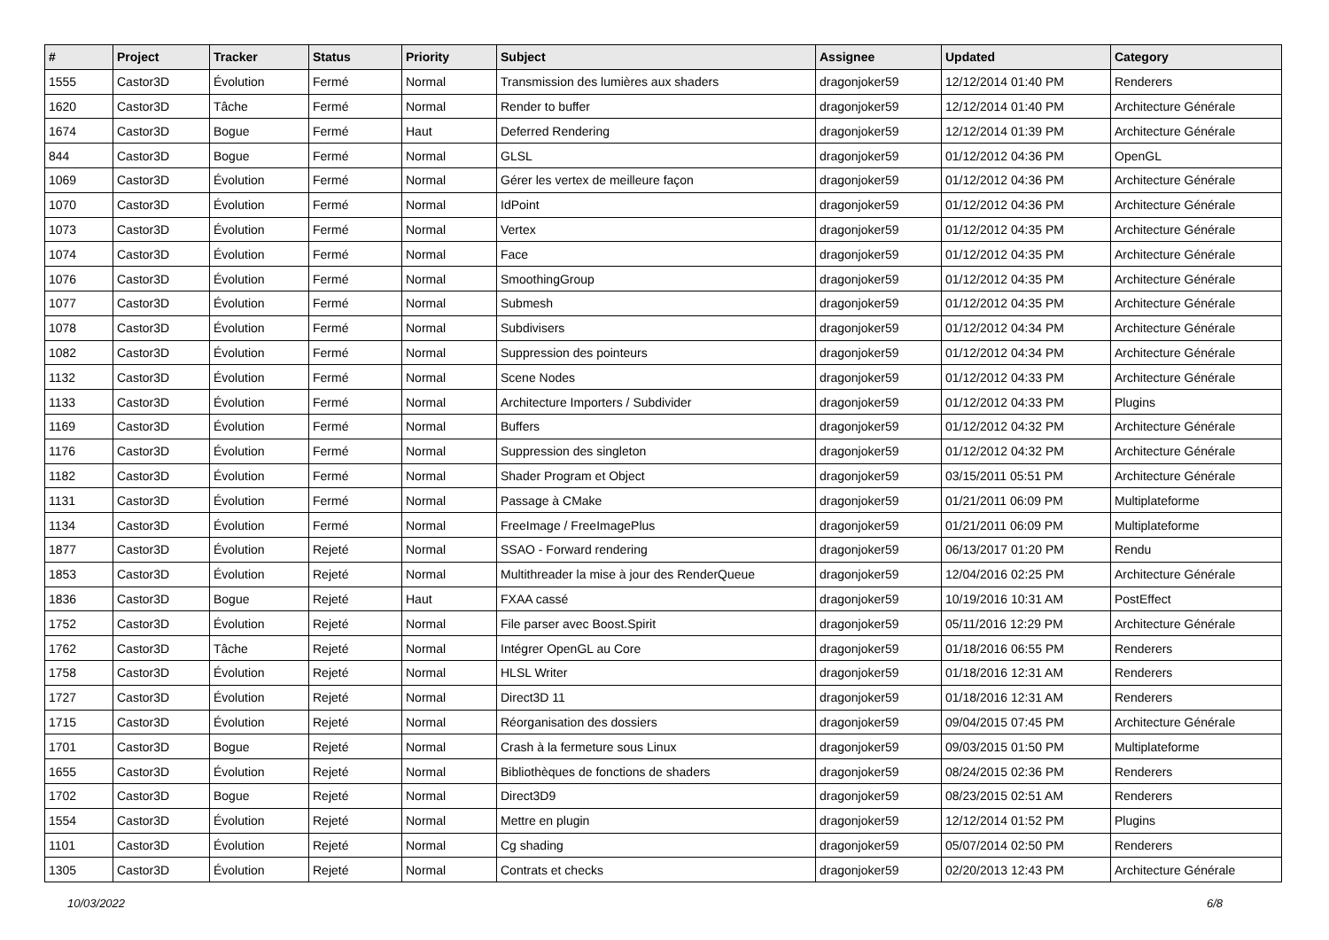| # | Project | Tracker | Status | Priority | Subject | Assignee | Updated | Category |
| --- | --- | --- | --- | --- | --- | --- | --- | --- |
| 1555 | Castor3D | Évolution | Fermé | Normal | Transmission des lumières aux shaders | dragonjoker59 | 12/12/2014 01:40 PM | Renderers |
| 1620 | Castor3D | Tâche | Fermé | Normal | Render to buffer | dragonjoker59 | 12/12/2014 01:40 PM | Architecture Générale |
| 1674 | Castor3D | Bogue | Fermé | Haut | Deferred Rendering | dragonjoker59 | 12/12/2014 01:39 PM | Architecture Générale |
| 844 | Castor3D | Bogue | Fermé | Normal | GLSL | dragonjoker59 | 01/12/2012 04:36 PM | OpenGL |
| 1069 | Castor3D | Évolution | Fermé | Normal | Gérer les vertex de meilleure façon | dragonjoker59 | 01/12/2012 04:36 PM | Architecture Générale |
| 1070 | Castor3D | Évolution | Fermé | Normal | IdPoint | dragonjoker59 | 01/12/2012 04:36 PM | Architecture Générale |
| 1073 | Castor3D | Évolution | Fermé | Normal | Vertex | dragonjoker59 | 01/12/2012 04:35 PM | Architecture Générale |
| 1074 | Castor3D | Évolution | Fermé | Normal | Face | dragonjoker59 | 01/12/2012 04:35 PM | Architecture Générale |
| 1076 | Castor3D | Évolution | Fermé | Normal | SmoothingGroup | dragonjoker59 | 01/12/2012 04:35 PM | Architecture Générale |
| 1077 | Castor3D | Évolution | Fermé | Normal | Submesh | dragonjoker59 | 01/12/2012 04:35 PM | Architecture Générale |
| 1078 | Castor3D | Évolution | Fermé | Normal | Subdivisers | dragonjoker59 | 01/12/2012 04:34 PM | Architecture Générale |
| 1082 | Castor3D | Évolution | Fermé | Normal | Suppression des pointeurs | dragonjoker59 | 01/12/2012 04:34 PM | Architecture Générale |
| 1132 | Castor3D | Évolution | Fermé | Normal | Scene Nodes | dragonjoker59 | 01/12/2012 04:33 PM | Architecture Générale |
| 1133 | Castor3D | Évolution | Fermé | Normal | Architecture Importers / Subdivider | dragonjoker59 | 01/12/2012 04:33 PM | Plugins |
| 1169 | Castor3D | Évolution | Fermé | Normal | Buffers | dragonjoker59 | 01/12/2012 04:32 PM | Architecture Générale |
| 1176 | Castor3D | Évolution | Fermé | Normal | Suppression des singleton | dragonjoker59 | 01/12/2012 04:32 PM | Architecture Générale |
| 1182 | Castor3D | Évolution | Fermé | Normal | Shader Program et Object | dragonjoker59 | 03/15/2011 05:51 PM | Architecture Générale |
| 1131 | Castor3D | Évolution | Fermé | Normal | Passage à CMake | dragonjoker59 | 01/21/2011 06:09 PM | Multiplateforme |
| 1134 | Castor3D | Évolution | Fermé | Normal | FreeImage / FreeImagePlus | dragonjoker59 | 01/21/2011 06:09 PM | Multiplateforme |
| 1877 | Castor3D | Évolution | Rejeté | Normal | SSAO - Forward rendering | dragonjoker59 | 06/13/2017 01:20 PM | Rendu |
| 1853 | Castor3D | Évolution | Rejeté | Normal | Multithreader la mise à jour des RenderQueue | dragonjoker59 | 12/04/2016 02:25 PM | Architecture Générale |
| 1836 | Castor3D | Bogue | Rejeté | Haut | FXAA cassé | dragonjoker59 | 10/19/2016 10:31 AM | PostEffect |
| 1752 | Castor3D | Évolution | Rejeté | Normal | File parser avec Boost.Spirit | dragonjoker59 | 05/11/2016 12:29 PM | Architecture Générale |
| 1762 | Castor3D | Tâche | Rejeté | Normal | Intégrer OpenGL au Core | dragonjoker59 | 01/18/2016 06:55 PM | Renderers |
| 1758 | Castor3D | Évolution | Rejeté | Normal | HLSL Writer | dragonjoker59 | 01/18/2016 12:31 AM | Renderers |
| 1727 | Castor3D | Évolution | Rejeté | Normal | Direct3D 11 | dragonjoker59 | 01/18/2016 12:31 AM | Renderers |
| 1715 | Castor3D | Évolution | Rejeté | Normal | Réorganisation des dossiers | dragonjoker59 | 09/04/2015 07:45 PM | Architecture Générale |
| 1701 | Castor3D | Bogue | Rejeté | Normal | Crash à la fermeture sous Linux | dragonjoker59 | 09/03/2015 01:50 PM | Multiplateforme |
| 1655 | Castor3D | Évolution | Rejeté | Normal | Bibliothèques de fonctions de shaders | dragonjoker59 | 08/24/2015 02:36 PM | Renderers |
| 1702 | Castor3D | Bogue | Rejeté | Normal | Direct3D9 | dragonjoker59 | 08/23/2015 02:51 AM | Renderers |
| 1554 | Castor3D | Évolution | Rejeté | Normal | Mettre en plugin | dragonjoker59 | 12/12/2014 01:52 PM | Plugins |
| 1101 | Castor3D | Évolution | Rejeté | Normal | Cg shading | dragonjoker59 | 05/07/2014 02:50 PM | Renderers |
| 1305 | Castor3D | Évolution | Rejeté | Normal | Contrats et checks | dragonjoker59 | 02/20/2013 12:43 PM | Architecture Générale |
10/03/2022 6/8